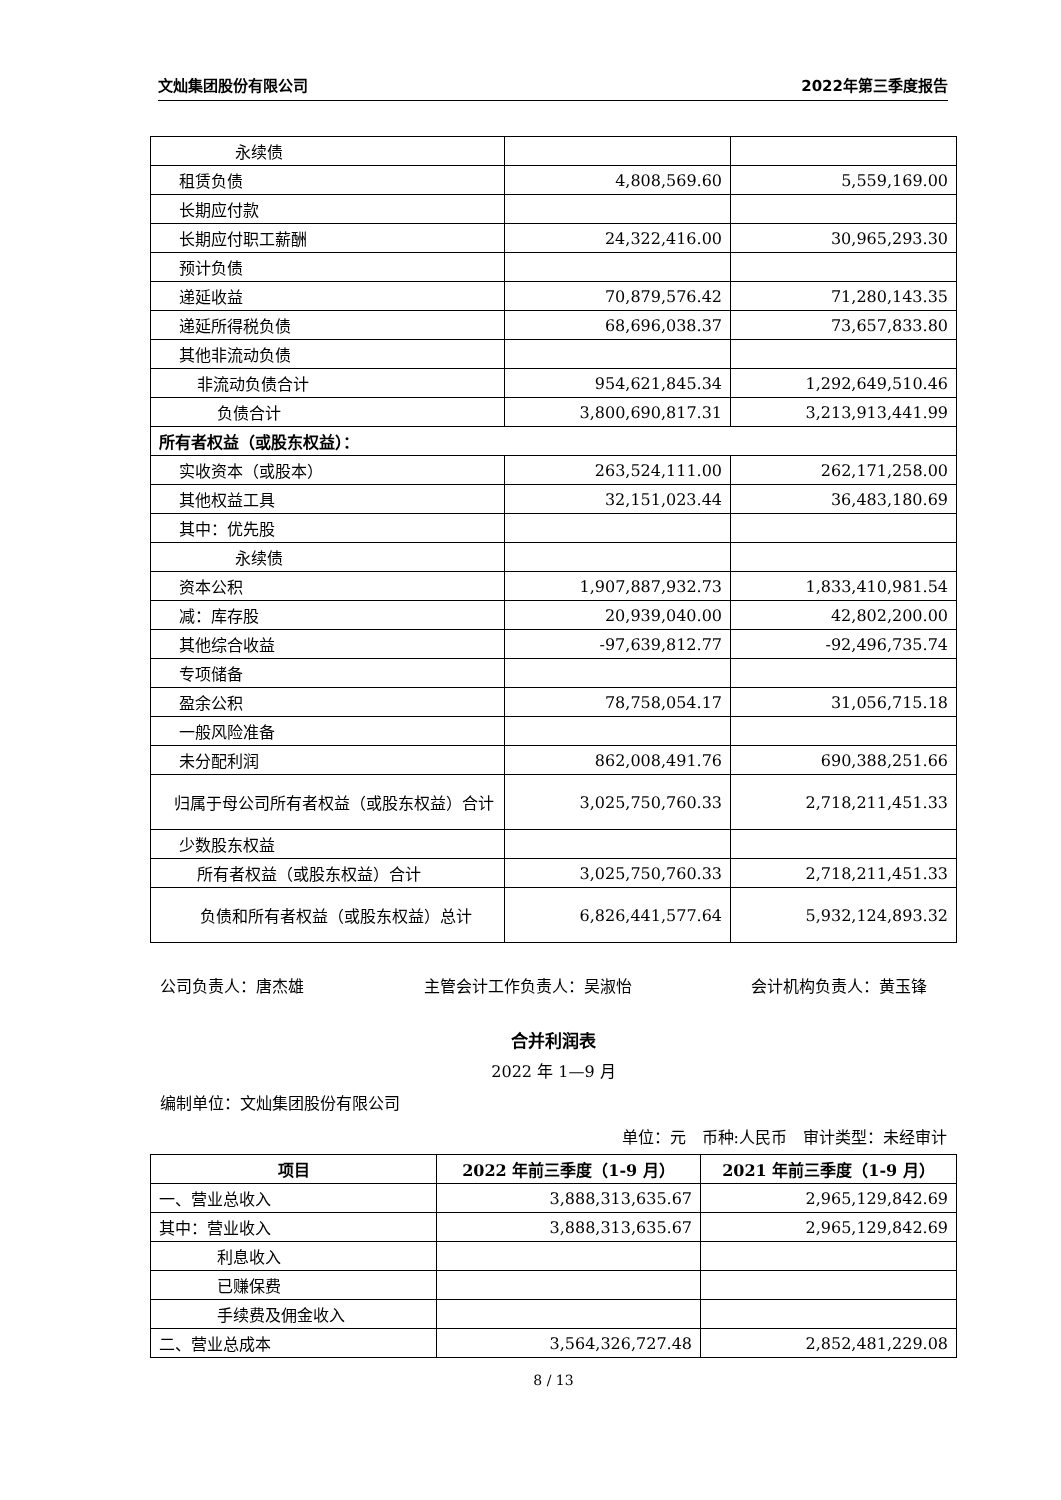文灿集团股份有限公司 2022年第三季度报告
| 永续债 | | |
| 租赁负债 | 4,808,569.60 | 5,559,169.00 |
| 长期应付款 | | |
| 长期应付职工薪酬 | 24,322,416.00 | 30,965,293.30 |
| 预计负债 | | |
| 递延收益 | 70,879,576.42 | 71,280,143.35 |
| 递延所得税负债 | 68,696,038.37 | 73,657,833.80 |
| 其他非流动负债 | | |
| 非流动负债合计 | 954,621,845.34 | 1,292,649,510.46 |
| 负债合计 | 3,800,690,817.31 | 3,213,913,441.99 |
| 所有者权益（或股东权益）： | | |
| 实收资本（或股本） | 263,524,111.00 | 262,171,258.00 |
| 其他权益工具 | 32,151,023.44 | 36,483,180.69 |
| 其中：优先股 | | |
| 永续债 | | |
| 资本公积 | 1,907,887,932.73 | 1,833,410,981.54 |
| 减：库存股 | 20,939,040.00 | 42,802,200.00 |
| 其他综合收益 | -97,639,812.77 | -92,496,735.74 |
| 专项储备 | | |
| 盈余公积 | 78,758,054.17 | 31,056,715.18 |
| 一般风险准备 | | |
| 未分配利润 | 862,008,491.76 | 690,388,251.66 |
| 归属于母公司所有者权益（或股东权益）合计 | 3,025,750,760.33 | 2,718,211,451.33 |
| 少数股东权益 | | |
| 所有者权益（或股东权益）合计 | 3,025,750,760.33 | 2,718,211,451.33 |
| 负债和所有者权益（或股东权益）总计 | 6,826,441,577.64 | 5,932,124,893.32 |
公司负责人：唐杰雄 主管会计工作负责人：吴淑怡 会计机构负责人：黄玉锋
合并利润表
2022 年 1—9 月
编制单位：文灿集团股份有限公司
单位：元　币种:人民币　审计类型：未经审计
| 项目 | 2022 年前三季度（1-9 月） | 2021 年前三季度（1-9 月） |
| --- | --- | --- |
| 一、营业总收入 | 3,888,313,635.67 | 2,965,129,842.69 |
| 其中：营业收入 | 3,888,313,635.67 | 2,965,129,842.69 |
| 利息收入 | | |
| 已赚保费 | | |
| 手续费及佣金收入 | | |
| 二、营业总成本 | 3,564,326,727.48 | 2,852,481,229.08 |
8 / 13